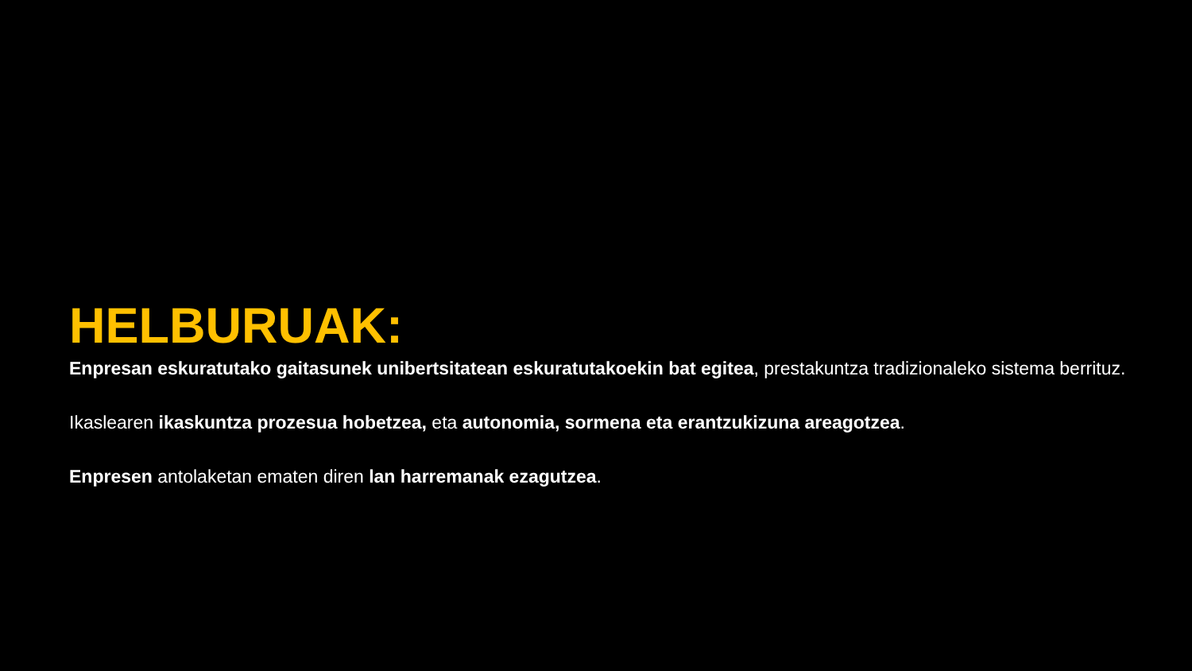HELBURUAK:
Enpresan eskuratutako gaitasunek unibertsitatean eskuratutakoekin bat egitea, prestakuntza tradizionaleko sistema berrituz.
Ikaslearen ikaskuntza prozesua hobetzea, eta autonomia, sormena eta erantzukizuna areagotzea.
Enpresen antolaketan ematen diren lan harremanak ezagutzea.